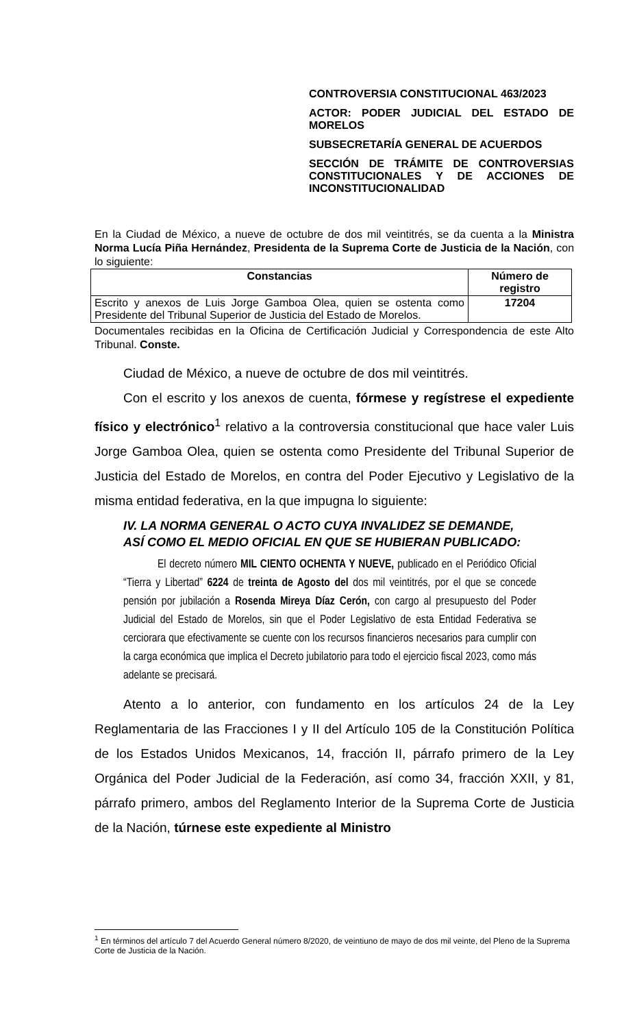CONTROVERSIA CONSTITUCIONAL 463/2023
ACTOR: PODER JUDICIAL DEL ESTADO DE MORELOS
SUBSECRETARÍA GENERAL DE ACUERDOS
SECCIÓN DE TRÁMITE DE CONTROVERSIAS CONSTITUCIONALES Y DE ACCIONES DE INCONSTITUCIONALIDAD
En la Ciudad de México, a nueve de octubre de dos mil veintitrés, se da cuenta a la Ministra Norma Lucía Piña Hernández, Presidenta de la Suprema Corte de Justicia de la Nación, con lo siguiente:
| Constancias | Número de registro |
| --- | --- |
| Escrito y anexos de Luis Jorge Gamboa Olea, quien se ostenta como Presidente del Tribunal Superior de Justicia del Estado de Morelos. | 17204 |
Documentales recibidas en la Oficina de Certificación Judicial y Correspondencia de este Alto Tribunal. Conste.
Ciudad de México, a nueve de octubre de dos mil veintitrés.
Con el escrito y los anexos de cuenta, fórmese y regístrese el expediente físico y electrónico<sup>1</sup> relativo a la controversia constitucional que hace valer Luis Jorge Gamboa Olea, quien se ostenta como Presidente del Tribunal Superior de Justicia del Estado de Morelos, en contra del Poder Ejecutivo y Legislativo de la misma entidad federativa, en la que impugna lo siguiente:
IV. LA NORMA GENERAL O ACTO CUYA INVALIDEZ SE DEMANDE, ASÍ COMO EL MEDIO OFICIAL EN QUE SE HUBIERAN PUBLICADO:
El decreto número MIL CIENTO OCHENTA Y NUEVE, publicado en el Periódico Oficial “Tierra y Libertad” 6224 de treinta de Agosto del dos mil veintitrés, por el que se concede pensión por jubilación a Rosenda Mireya Díaz Cerón, con cargo al presupuesto del Poder Judicial del Estado de Morelos, sin que el Poder Legislativo de esta Entidad Federativa se cerciorara que efectivamente se cuente con los recursos financieros necesarios para cumplir con la carga económica que implica el Decreto jubilatorio para todo el ejercicio fiscal 2023, como más adelante se precisará.
Atento a lo anterior, con fundamento en los artículos 24 de la Ley Reglamentaria de las Fracciones I y II del Artículo 105 de la Constitución Política de los Estados Unidos Mexicanos, 14, fracción II, párrafo primero de la Ley Orgánica del Poder Judicial de la Federación, así como 34, fracción XXII, y 81, párrafo primero, ambos del Reglamento Interior de la Suprema Corte de Justicia de la Nación, túrnese este expediente al Ministro
<sup>1</sup> En términos del artículo 7 del Acuerdo General número 8/2020, de veintiuno de mayo de dos mil veinte, del Pleno de la Suprema Corte de Justicia de la Nación.